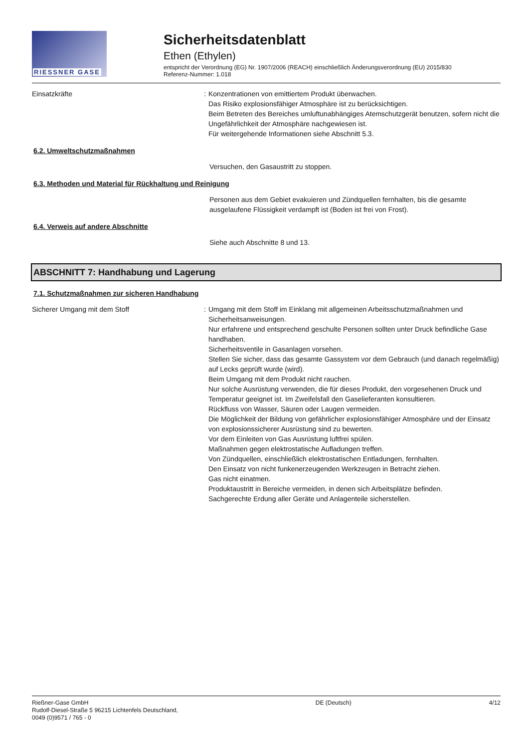RIESSNER GASE
Sicherheitsdatenblatt
Ethen (Ethylen)
entspricht der Verordnung (EG) Nr. 1907/2006 (REACH) einschließlich Änderungsverordnung (EU) 2015/830
Referenz-Nummer: 1.018
Einsatzkräfte : Konzentrationen von emittiertem Produkt überwachen.
Das Risiko explosionsfähiger Atmosphäre ist zu berücksichtigen.
Beim Betreten des Bereiches umluftunabhängiges Atemschutzgerät benutzen, sofern nicht die Ungefährlichkeit der Atmosphäre nachgewiesen ist.
Für weitergehende Informationen siehe Abschnitt 5.3.
6.2. Umweltschutzmaßnahmen
Versuchen, den Gasaustritt zu stoppen.
6.3. Methoden und Material für Rückhaltung und Reinigung
Personen aus dem Gebiet evakuieren und Zündquellen fernhalten, bis die gesamte ausgelaufene Flüssigkeit verdampft ist (Boden ist frei von Frost).
6.4. Verweis auf andere Abschnitte
Siehe auch Abschnitte 8 und 13.
ABSCHNITT 7: Handhabung und Lagerung
7.1. Schutzmaßnahmen zur sicheren Handhabung
Sicherer Umgang mit dem Stoff : Umgang mit dem Stoff im Einklang mit allgemeinen Arbeitsschutzmaßnahmen und Sicherheitsanweisungen.
Nur erfahrene und entsprechend geschulte Personen sollten unter Druck befindliche Gase handhaben.
Sicherheitsventile in Gasanlagen vorsehen.
Stellen Sie sicher, dass das gesamte Gassystem vor dem Gebrauch (und danach regelmäßig) auf Lecks geprüft wurde (wird).
Beim Umgang mit dem Produkt nicht rauchen.
Nur solche Ausrüstung verwenden, die für dieses Produkt, den vorgesehenen Druck und Temperatur geeignet ist. Im Zweifelsfall den Gaselieferanten konsultieren.
Rückfluss von Wasser, Säuren oder Laugen vermeiden.
Die Möglichkeit der Bildung von gefährlicher explosionsfähiger Atmosphäre und der Einsatz von explosionssicherer Ausrüstung sind zu bewerten.
Vor dem Einleiten von Gas Ausrüstung luftfrei spülen.
Maßnahmen gegen elektrostatische Aufladungen treffen.
Von Zündquellen, einschließlich elektrostatischen Entladungen, fernhalten.
Den Einsatz von nicht funkenerzeugenden Werkzeugen in Betracht ziehen.
Gas nicht einatmen.
Produktaustritt in Bereiche vermeiden, in denen sich Arbeitsplätze befinden.
Sachgerechte Erdung aller Geräte und Anlagenteile sicherstellen.
Rießner-Gase GmbH
Rudolf-Diesel-Straße 5 96215 Lichtenfels Deutschland,
0049 (0)9571 / 765 - 0
DE (Deutsch) 4/12